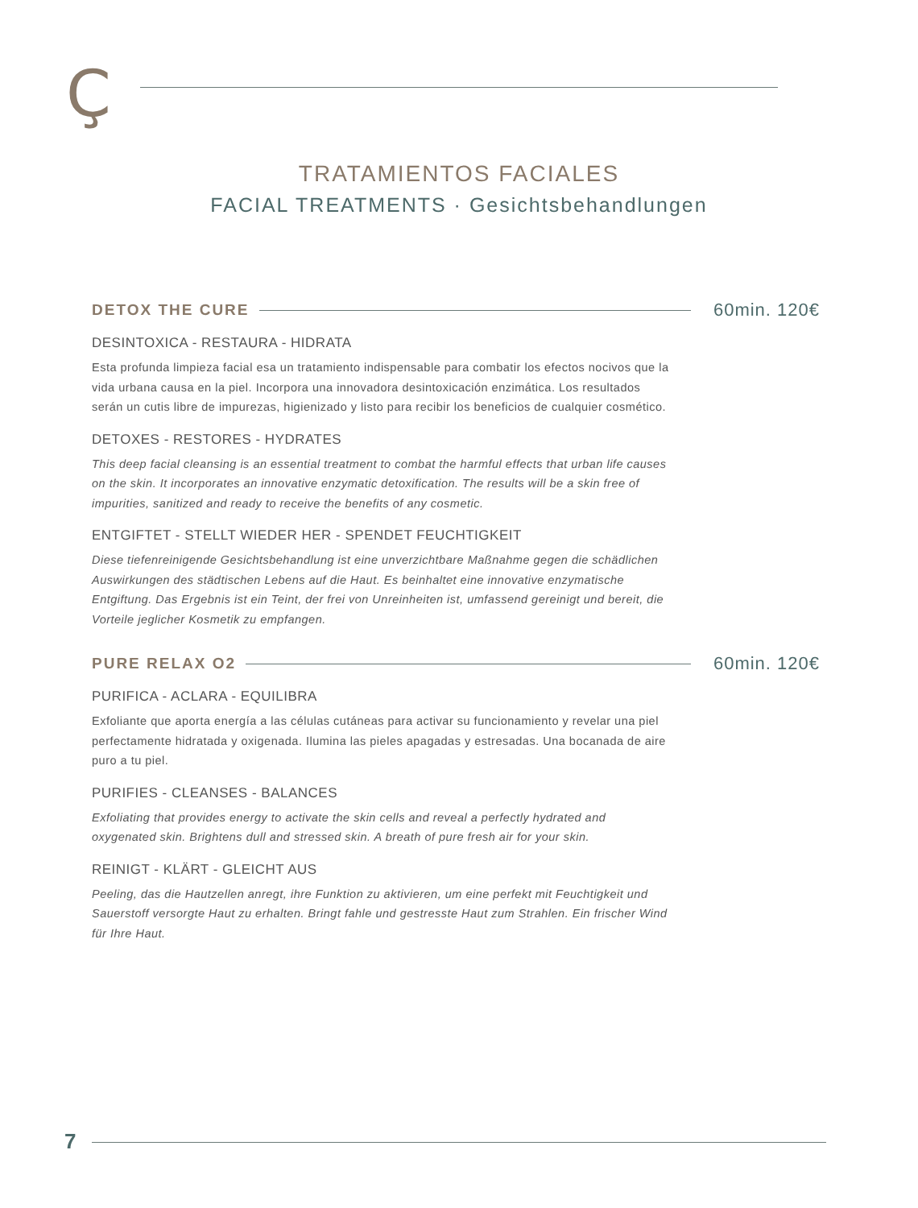Ç
TRATAMIENTOS FACIALES
FACIAL TREATMENTS · Gesichtsbehandlungen
DETOX THE CURE 60min. 120€
DESINTOXICA - RESTAURA - HIDRATA
Esta profunda limpieza facial esa un tratamiento indispensable para combatir los efectos nocivos que la vida urbana causa en la piel. Incorpora una innovadora desintoxicación enzimática. Los resultados serán un cutis libre de impurezas, higienizado y listo para recibir los beneficios de cualquier cosmético.
DETOXES - RESTORES - HYDRATES
This deep facial cleansing is an essential treatment to combat the harmful effects that urban life causes on the skin. It incorporates an innovative enzymatic detoxification. The results will be a skin free of impurities, sanitized and ready to receive the benefits of any cosmetic.
ENTGIFTET - STELLT WIEDER HER - SPENDET FEUCHTIGKEIT
Diese tiefenreinigende Gesichtsbehandlung ist eine unverzichtbare Maßnahme gegen die schädlichen Auswirkungen des städtischen Lebens auf die Haut. Es beinhaltet eine innovative enzymatische Entgiftung. Das Ergebnis ist ein Teint, der frei von Unreinheiten ist, umfassend gereinigt und bereit, die Vorteile jeglicher Kosmetik zu empfangen.
PURE RELAX O2 60min. 120€
PURIFICA - ACLARA - EQUILIBRA
Exfoliante que aporta energía a las células cutáneas para activar su funcionamiento y revelar una piel perfectamente hidratada y oxigenada. Ilumina las pieles apagadas y estresadas. Una bocanada de aire puro a tu piel.
PURIFIES - CLEANSES - BALANCES
Exfoliating that provides energy to activate the skin cells and reveal a perfectly hydrated and oxygenated skin. Brightens dull and stressed skin. A breath of pure fresh air for your skin.
REINIGT - KLÄRT - GLEICHT AUS
Peeling, das die Hautzellen anregt, ihre Funktion zu aktivieren, um eine perfekt mit Feuchtigkeit und Sauerstoff versorgte Haut zu erhalten. Bringt fahle und gestresste Haut zum Strahlen. Ein frischer Wind für Ihre Haut.
7